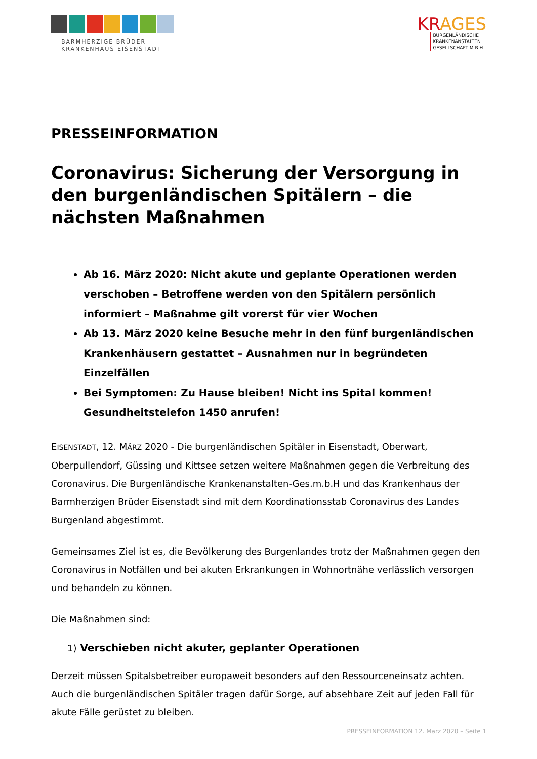BARMHERZIGE BRÜDER
KRANKENHAUS EISENSTADT
KRAGES
BURGENLÄNDISCHE
KRANKENANSTALTEN
GESELLSCHAFT M.B.H.
PRESSEINFORMATION
Coronavirus: Sicherung der Versorgung in den burgenländischen Spitälern – die nächsten Maßnahmen
Ab 16. März 2020: Nicht akute und geplante Operationen werden verschoben – Betroffene werden von den Spitälern persönlich informiert – Maßnahme gilt vorerst für vier Wochen
Ab 13. März 2020 keine Besuche mehr in den fünf burgenländischen Krankenhäusern gestattet – Ausnahmen nur in begründeten Einzelfällen
Bei Symptomen: Zu Hause bleiben! Nicht ins Spital kommen! Gesundheitstelefon 1450 anrufen!
EISENSTADT, 12. MÄRZ 2020 - Die burgenländischen Spitäler in Eisenstadt, Oberwart, Oberpullendorf, Güssing und Kittsee setzen weitere Maßnahmen gegen die Verbreitung des Coronavirus. Die Burgenländische Krankenanstalten-Ges.m.b.H und das Krankenhaus der Barmherzigen Brüder Eisenstadt sind mit dem Koordinationsstab Coronavirus des Landes Burgenland abgestimmt.
Gemeinsames Ziel ist es, die Bevölkerung des Burgenlandes trotz der Maßnahmen gegen den Coronavirus in Notfällen und bei akuten Erkrankungen in Wohnortnähe verlässlich versorgen und behandeln zu können.
Die Maßnahmen sind:
1) Verschieben nicht akuter, geplanter Operationen
Derzeit müssen Spitalsbetreiber europaweit besonders auf den Ressourceneinsatz achten. Auch die burgenländischen Spitäler tragen dafür Sorge, auf absehbare Zeit auf jeden Fall für akute Fälle gerüstet zu bleiben.
PRESSEINFORMATION 12. März 2020 – Seite 1